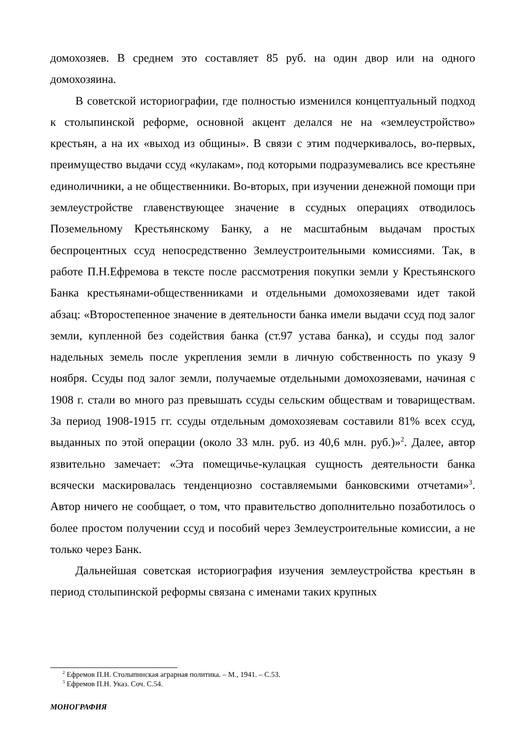домохозяев. В среднем это составляет 85 руб. на один двор или на одного домохозяина.
В советской историографии, где полностью изменился концептуальный подход к столыпинской реформе, основной акцент делался не на «землеустройство» крестьян, а на их «выход из общины». В связи с этим подчеркивалось, во-первых, преимущество выдачи ссуд «кулакам», под которыми подразумевались все крестьяне единоличники, а не общественники. Во-вторых, при изучении денежной помощи при землеустройстве главенствующее значение в ссудных операциях отводилось Поземельному Крестьянскому Банку, а не масштабным выдачам простых беспроцентных ссуд непосредственно Землеустроительными комиссиями. Так, в работе П.Н.Ефремова в тексте после рассмотрения покупки земли у Крестьянского Банка крестьянами-общественниками и отдельными домохозяевами идет такой абзац: «Второстепенное значение в деятельности банка имели выдачи ссуд под залог земли, купленной без содействия банка (ст.97 устава банка), и ссуды под залог надельных земель после укрепления земли в личную собственность по указу 9 ноября. Ссуды под залог земли, получаемые отдельными домохозяевами, начиная с 1908 г. стали во много раз превышать ссуды сельским обществам и товариществам. За период 1908-1915 гг. ссуды отдельным домохозяевам составили 81% всех ссуд, выданных по этой операции (около 33 млн. руб. из 40,6 млн. руб.)»<sup>2</sup>. Далее, автор язвительно замечает: «Эта помещичье-кулацкая сущность деятельности банка всячески маскировалась тенденциозно составляемыми банковскими отчетами»<sup>3</sup>. Автор ничего не сообщает, о том, что правительство дополнительно позаботилось о более простом получении ссуд и пособий через Землеустроительные комиссии, а не только через Банк.
Дальнейшая советская историография изучения землеустройства крестьян в период столыпинской реформы связана с именами таких крупных
<sup>2</sup> Ефремов П.Н. Столыпинская аграрная политика. – М., 1941. – С.53.
<sup>3</sup> Ефремов П.Н. Указ. Соч. С.54.
МОНОГРАФИЯ